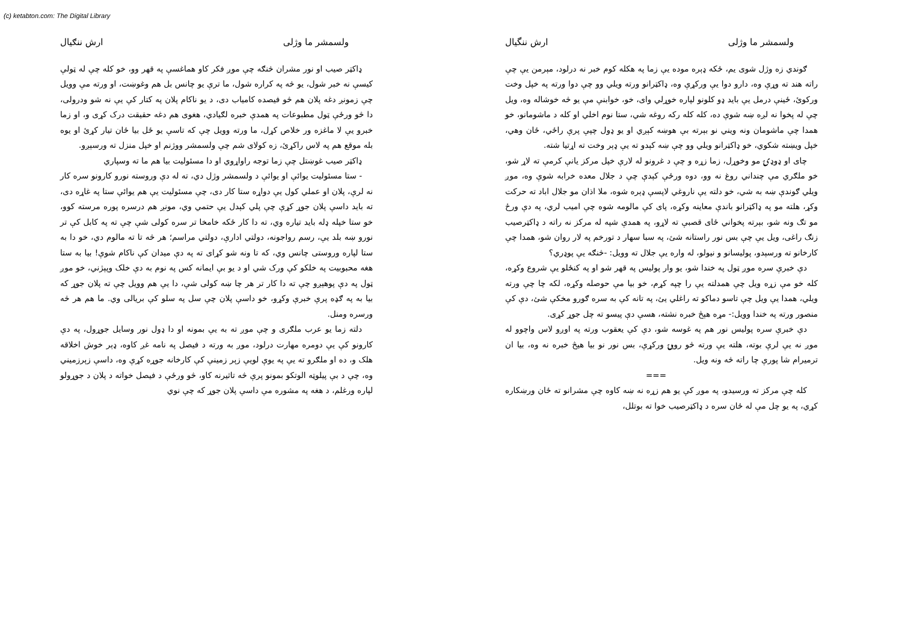(c) ketabton.com: The Digital Library
ولسمشر ما وژلی ارش ننگیال
ګوندي زه وژل شوی یم، ځکه ډېره موده یې زما په هکله کوم خبر نه درلود، مېرمن یې چې راته هند ته وړې وه، دارو دوا یې ورکړې وه، ډاکټرانو ورته ویلي وو چې دوا ورته په خپل وخت ورکوئ، ځینې درمل یې باید ډو کلونو لپاره خوړلي وای، خو، خوابنې مې یو څه خوشاله وه، ویل چې له پخوا نه لږه ښه شوې ده، کله کله رکه روغه شي، ستا نوم اخلي او کله د ماشومانو، خو همدا چې ماشومان ونه ویني نو بېرته بې هوښه کېږي او یو ډول چپې پرې راځي، ځان وهي، خپل ویښته شکوي، خو ډاکټرانو ویلي وو چې ښه کېدو ته یې ډېر وخت ته اړتیا شته.
چای او ډوډۍ مو وخوړل، زما زړه و چې د غرونو له لارې خپل مرکز یانې کرمې ته لاړ شو، خو ملګري مې چنداني روغ نه وو، دوه ورځې کېدې چې د جلال معده خرابه شوې وه، موږ ویلي ګوندې ښه به شي، خو دلته یې ناروغي لاپسې ډېره شوه، ملا اذان مو جلال اباد ته حرکت وکړ، هلته مو په ډاکټرانو باندې معاینه وکړه، پای کې مالومه شوه چې امیب لري، په دې ورځ مو تګ ونه شو، بېرته پخواني ځای قصبې ته لاړو، په همدې شپه له مرکز نه راته د ډاکټرصیب زنګ راغی، ویل یې چې بس نور راستانه شئ، په سبا سهار د تورخم په لار روان شو، همدا چې کارخانو ته ورسېدو، پولیسانو و نیولو، له واره یې جلال ته وویل: -څنګه یې پوډري؟
دې خبرې سره موږ ټول په خندا شو، یو وار پولیس په قهر شو او په کنځلو یې شروع وکړه، کله خو مې زړه ویل چې همدلته یې را چپه کړم، خو بیا مې حوصله وکړه، لکه چا چې ورته ویلي، همدا یې ویل چې تاسو دماکو ته راغلي یئ، په تانه کې به سره ګورو مخکې شئ، دې کې منصور ورته په خندا وویل:- مړه هېڅ خبره نشته، هسې دې پیسو ته چل جوړ کړی.
دې خبرې سره پولیس نور هم په غوسه شو، دې کې یعقوب ورته په اوږو لاس واچوو له موږ نه یې لرې بوته، هلته یې ورته څو روپۍ ورکړې، بس نور نو بیا هیڅ خبره نه وه، بیا ان ترمیرام شا پورې چا راته څه ونه ویل.
===
کله چې مرکز ته ورسیدو، په موږ کې یو هم زړه نه ښه کاوه چې مشرانو ته ځان ورښکاره کړي، په یو چل مې له ځان سره د ډاکټرصیب خوا ته بوتلل،
ولسمشر ما وژلی ارش ننګیال
ډاکټر صیب او نور مشران څنګه چې موږ فکر کاو هماغسې په قهر وو، خو کله چې له ټولې کیسې نه خبر شول، یو څه په کراره شول، ما ترې یو چانس بل هم وغوښت، او ورته مې وویل چې زمونږ دغه پلان هم څو فیصده کامیاب دی، د یو ناکام پلان په کتار کې یې نه شو ودرولی، دا څو ورځې ټول مطبوعات په همدې خبره لګیادي، هغوی هم دغه حقیقت درک کړی و، او زما خبرو یې لا ماغزه ور خلاص کړل، ما ورته وویل چې که تاسې یو ځل بیا ځان تیار کړئ او یوه بله موقع هم په لاس راکړئ، زه کولای شم چې ولسمشر ووژنم او خپل منزل ته ورسېږو.
ډاکټر صیب غوښتل چې زما توجه راواړوي او دا مسئولیت بیا هم ما ته وسپاري
- ستا مسئولیت یوائې او یوائې د ولسمشر وژل دي، ته له دې وروسته نورو کارونو سره کار نه لرې، پلان او عملي کول یې دواړه ستا کار دی، چې مسئولیت یې هم یوائې ستا په غاړه دی، ته باید داسې پلان جوړ کړې چې پلي کېدل یې حتمي وي، مونږ هم درسره پوره مرسته کوو، خو ستا خپله ډله باید تیاره وي، ته دا کار ځکه خامخا تر سره کولی شې چې ته په کابل کې تر نورو ښه بلد یې، رسم رواجونه، دولتي ادارې، دولتي مراسم؛ هر څه تا ته مالوم دي، خو دا به ستا لپاره وروستی چانس وي، که تا ونه شو کړای ته په دې میدان کې ناکام شوې! بیا به ستا هغه محبوبیت په خلکو کې ورک شي او د یو بې ایمانه کس په نوم به دې خلک وپېژني، خو موږ ټول په دې پوهېږو چې ته دا کار تر هر چا ښه کولی شې، دا یې هم وویل چې ته پلان جوړ که بیا به په ګډه پرې خبرې وکړو، خو داسې پلان چې سل په سلو کې بریالی وي. ما هم هر څه ورسره ومنل.
دلته زما یو عرب ملګری و چې موږ ته به یې بمونه او دا ډول نور وسایل جوړول، په دې کارونو کې یې دومره مهارت درلود، موږ به ورته د فیصل په نامه غږ کاوه، ډېر خوش اخلاقه هلک و، ده او ملګرو ته یې په یوې لویې زېر زمینې کې کارخانه جوړه کړې وه، داسې زېرزمیني وه، چې د بې پیلوټه الوتکو بمونو پرې څه تاثیرنه کاو، څو ورځې د فیصل خواته د پلان د جوړولو لپاره ورغلم، د هغه په مشوره مې داسې پلان جوړ که چې نوي